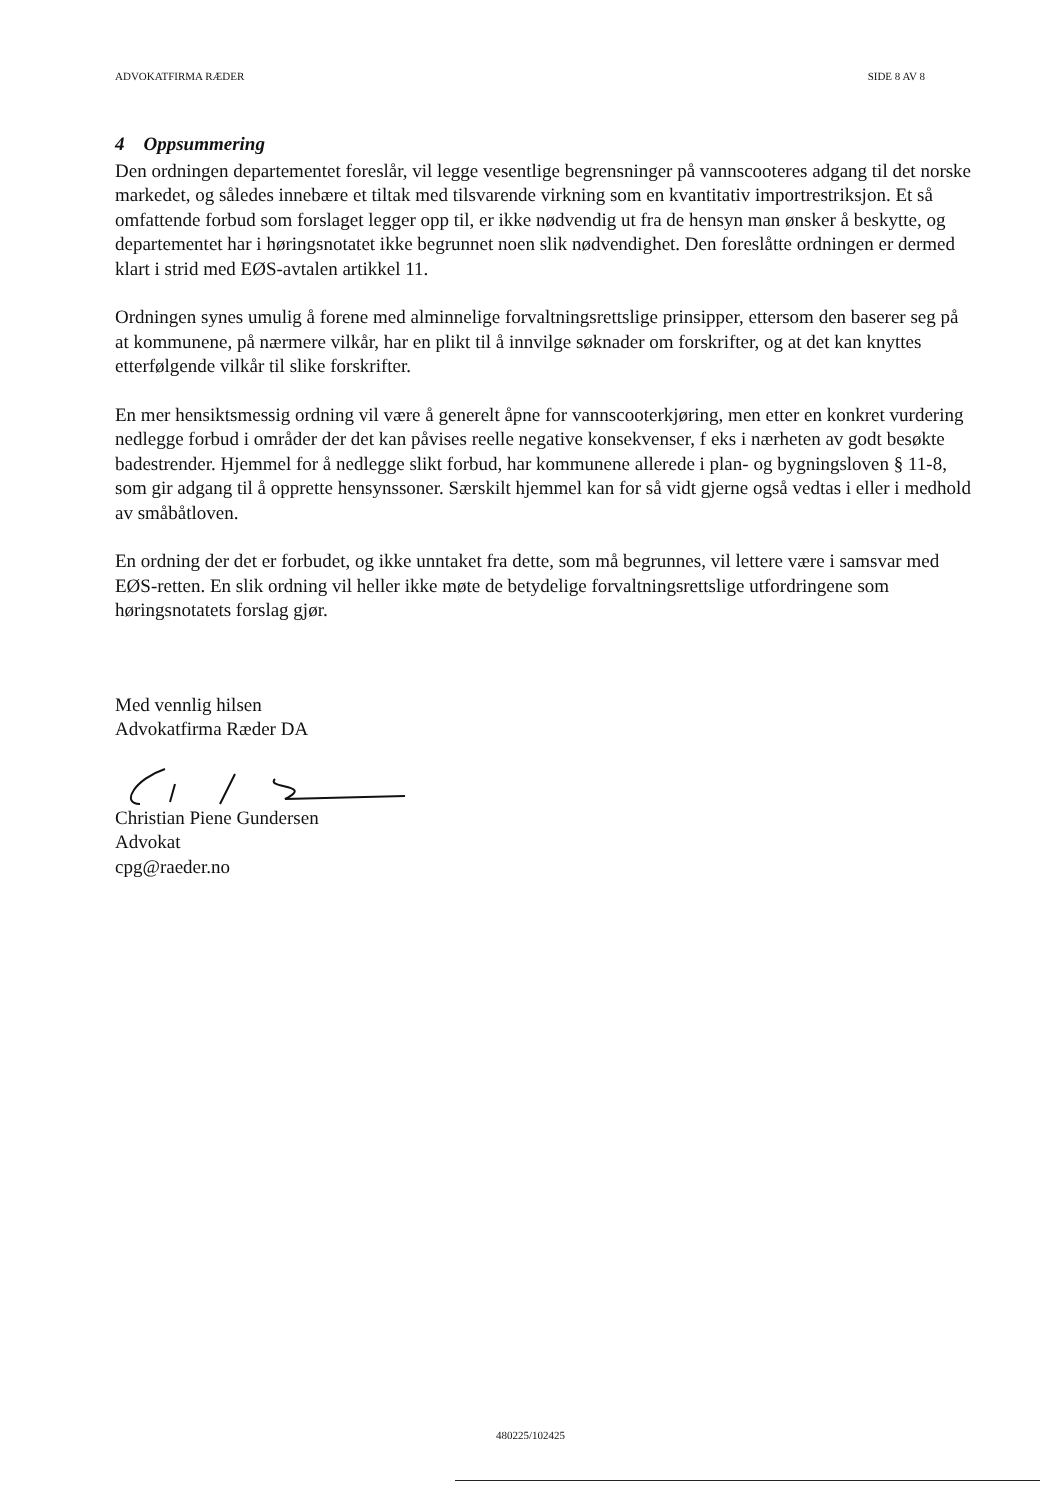ADVOKATFIRMA RÆDER SIDE 8 AV 8
4 Oppsummering
Den ordningen departementet foreslår, vil legge vesentlige begrensninger på vannscooteres adgang til det norske markedet, og således innebære et tiltak med tilsvarende virkning som en kvantitativ importrestriksjon. Et så omfattende forbud som forslaget legger opp til, er ikke nødvendig ut fra de hensyn man ønsker å beskytte, og departementet har i høringsnotatet ikke begrunnet noen slik nødvendighet. Den foreslåtte ordningen er dermed klart i strid med EØS-avtalen artikkel 11.
Ordningen synes umulig å forene med alminnelige forvaltningsrettslige prinsipper, ettersom den baserer seg på at kommunene, på nærmere vilkår, har en plikt til å innvilge søknader om forskrifter, og at det kan knyttes etterfølgende vilkår til slike forskrifter.
En mer hensiktsmessig ordning vil være å generelt åpne for vannscooterkjøring, men etter en konkret vurdering nedlegge forbud i områder der det kan påvises reelle negative konsekvenser, f eks i nærheten av godt besøkte badestrender. Hjemmel for å nedlegge slikt forbud, har kommunene allerede i plan- og bygningsloven § 11-8, som gir adgang til å opprette hensynssoner. Særskilt hjemmel kan for så vidt gjerne også vedtas i eller i medhold av småbåtloven.
En ordning der det er forbudet, og ikke unntaket fra dette, som må begrunnes, vil lettere være i samsvar med EØS-retten. En slik ordning vil heller ikke møte de betydelige forvaltningsrettslige utfordringene som høringsnotatets forslag gjør.
Med vennlig hilsen
Advokatfirma Ræder DA
Christian Piene Gundersen
Advokat
cpg@raeder.no
480225/102425